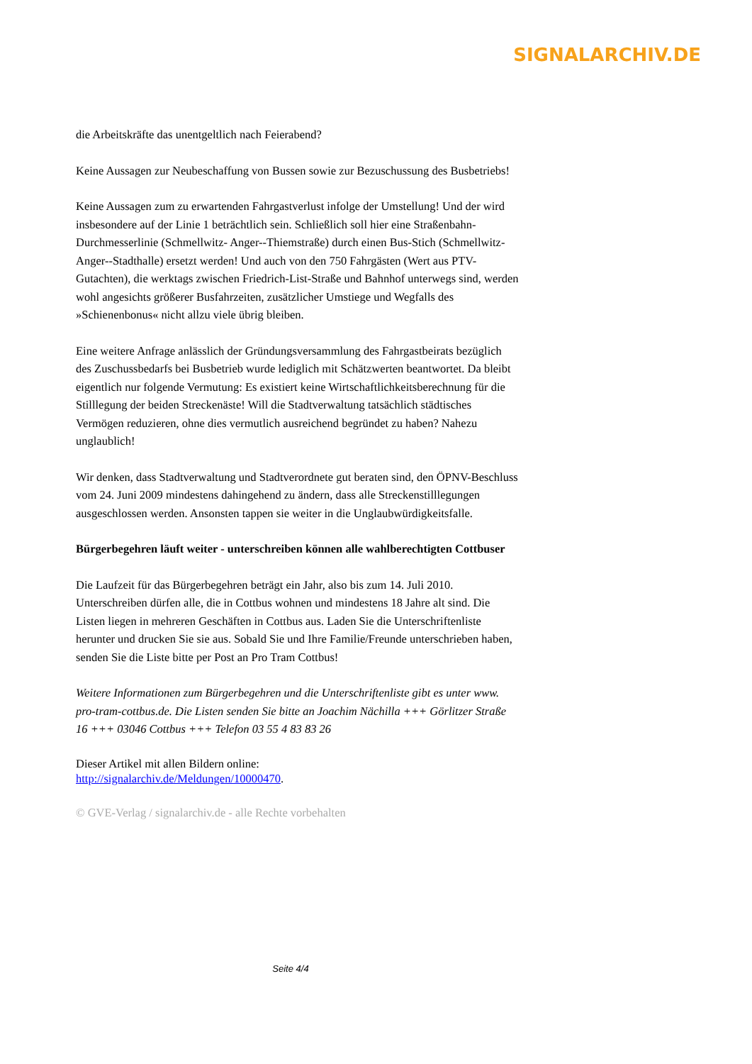SIGNALARCHIV.DE
die Arbeitskräfte das unentgeltlich nach Feierabend?
Keine Aussagen zur Neubeschaffung von Bussen sowie zur Bezuschussung des Busbetriebs!
Keine Aussagen zum zu erwartenden Fahrgastverlust infolge der Umstellung! Und der wird insbesondere auf der Linie 1 beträchtlich sein. Schließlich soll hier eine Straßenbahn-Durchmesserlinie (Schmellwitz- Anger--Thiemstraße) durch einen Bus-Stich (Schmellwitz-Anger--Stadthalle) ersetzt werden! Und auch von den 750 Fahrgästen (Wert aus PTV-Gutachten), die werktags zwischen Friedrich-List-Straße und Bahnhof unterwegs sind, werden wohl angesichts größerer Busfahrzeiten, zusätzlicher Umstiege und Wegfalls des »Schienenbonus« nicht allzu viele übrig bleiben.
Eine weitere Anfrage anlässlich der Gründungsversammlung des Fahrgastbeirats bezüglich des Zuschussbedarfs bei Busbetrieb wurde lediglich mit Schätzwerten beantwortet. Da bleibt eigentlich nur folgende Vermutung: Es existiert keine Wirtschaftlichkeitsberechnung für die Stilllegung der beiden Streckenäste! Will die Stadtverwaltung tatsächlich städtisches Vermögen reduzieren, ohne dies vermutlich ausreichend begründet zu haben? Nahezu unglaublich!
Wir denken, dass Stadtverwaltung und Stadtverordnete gut beraten sind, den ÖPNV-Beschluss vom 24. Juni 2009 mindestens dahingehend zu ändern, dass alle Streckenstilllegungen ausgeschlossen werden. Ansonsten tappen sie weiter in die Unglaubwürdigkeitsfalle.
Bürgerbegehren läuft weiter - unterschreiben können alle wahlberechtigten Cottbuser
Die Laufzeit für das Bürgerbegehren beträgt ein Jahr, also bis zum 14. Juli 2010. Unterschreiben dürfen alle, die in Cottbus wohnen und mindestens 18 Jahre alt sind. Die Listen liegen in mehreren Geschäften in Cottbus aus. Laden Sie die Unterschriftenliste herunter und drucken Sie sie aus. Sobald Sie und Ihre Familie/Freunde unterschrieben haben, senden Sie die Liste bitte per Post an Pro Tram Cottbus!
Weitere Informationen zum Bürgerbegehren und die Unterschriftenliste gibt es unter www. pro-tram-cottbus.de. Die Listen senden Sie bitte an Joachim Nächilla +++ Görlitzer Straße 16 +++ 03046 Cottbus +++ Telefon 03 55 4 83 83 26
Dieser Artikel mit allen Bildern online:
http://signalarchiv.de/Meldungen/10000470.
© GVE-Verlag / signalarchiv.de - alle Rechte vorbehalten
Seite 4/4